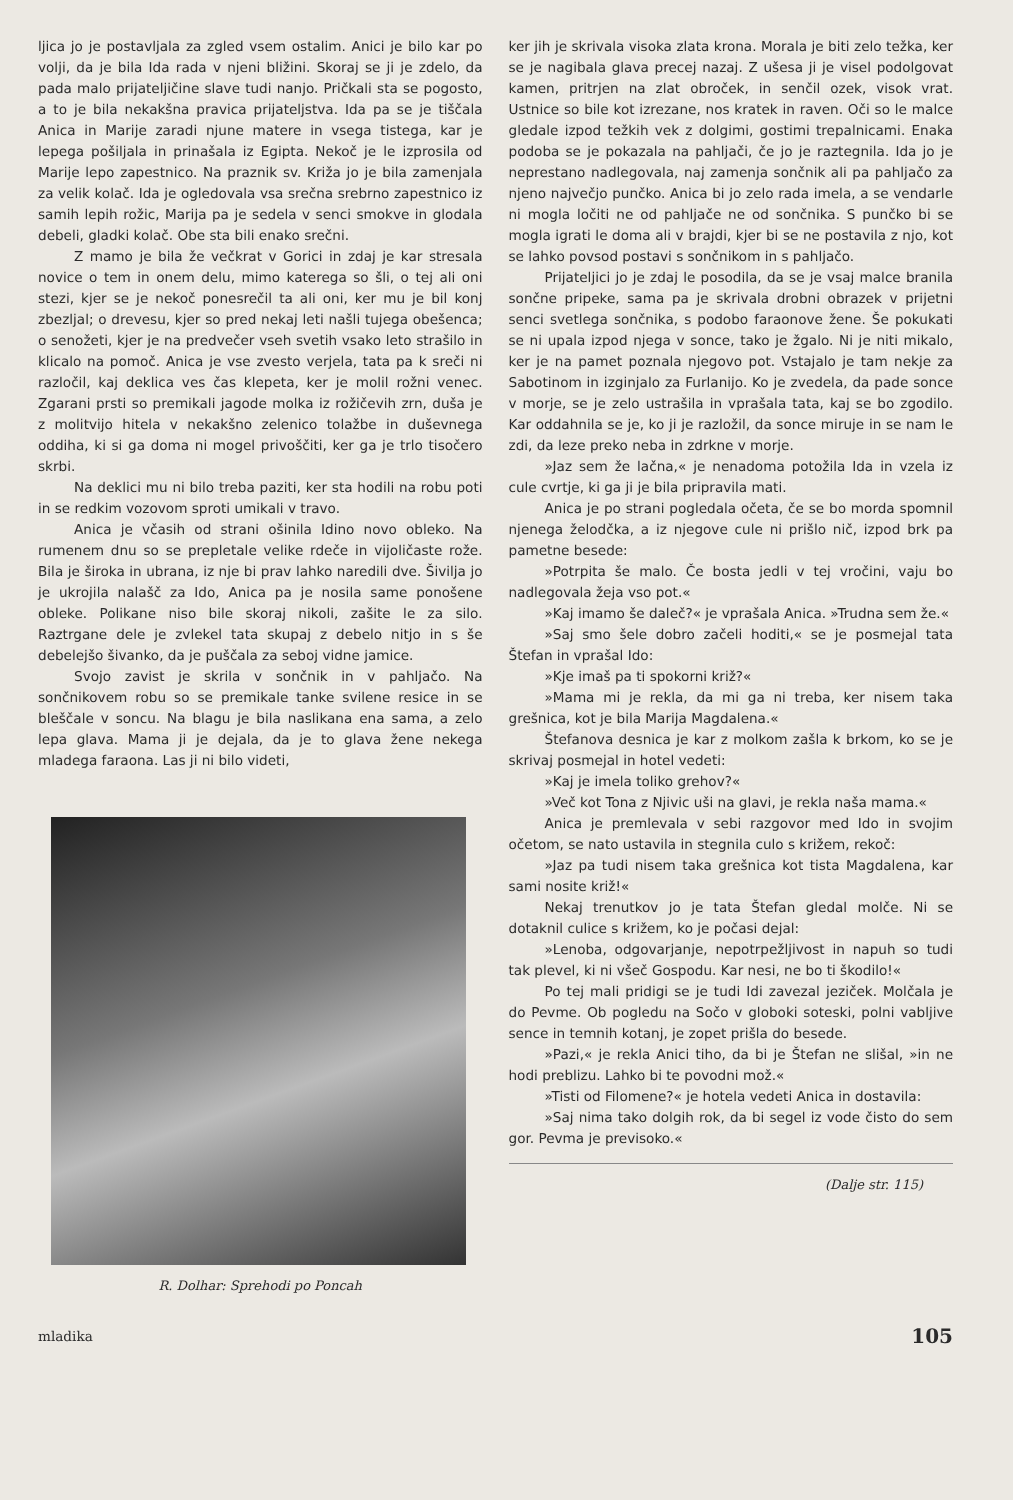ljica jo je postavljala za zgled vsem ostalim. Anici je bilo kar po volji, da je bila Ida rada v njeni bližini. Skoraj se ji je zdelo, da pada malo prijateljičine slave tudi nanjo. Pričkali sta se pogosto, a to je bila nekakšna pravica prijateljstva. Ida pa se je tiščala Anica in Marije zaradi njune matere in vsega tistega, kar je lepega pošiljala in prinašala iz Egipta. Nekoč je le izprosila od Marije lepo zapestnico. Na praznik sv. Križa jo je bila zamenjala za velik kolač. Ida je ogledovala vsa srečna srebrno zapestnico iz samih lepih rožic, Marija pa je sedela v senci smokve in glodala debeli, gladki kolač. Obe sta bili enako srečni.
Z mamo je bila že večkrat v Gorici in zdaj je kar stresala novice o tem in onem delu, mimo katerega so šli, o tej ali oni stezi, kjer se je nekoč ponesrečil ta ali oni, ker mu je bil konj zbezljal; o drevesu, kjer so pred nekaj leti našli tujega obešenca; o senožeti, kjer je na predvečer vseh svetih vsako leto strašilo in klicalo na pomoč. Anica je vse zvesto verjela, tata pa k sreči ni razločil, kaj deklica ves čas klepeta, ker je molil rožni venec. Zgarani prsti so premikali jagode molka iz rožičevih zrn, duša je z molitvijo hitela v nekakšno zelenico tolažbe in duševnega oddiha, ki si ga doma ni mogel privoščiti, ker ga je trlo tisočero skrbi.
Na deklici mu ni bilo treba paziti, ker sta hodili na robu poti in se redkim vozovom sproti umikali v travo.
Anica je včasih od strani ošinila Idino novo obleko. Na rumenem dnu so se prepletale velike rdeče in vijoličaste rože. Bila je široka in ubrana, iz nje bi prav lahko naredili dve. Šivilja jo je ukrojila nalašč za Ido, Anica pa je nosila same ponošene obleke. Polikane niso bile skoraj nikoli, zašite le za silo. Raztrgane dele je zvlekel tata skupaj z debelo nitjo in s še debelejšo šivanko, da je puščala za seboj vidne jamice.
Svojo zavist je skrila v sončnik in v pahljačo. Na sončnikovem robu so se premikale tanke svilene resice in se bleščale v soncu. Na blagu je bila naslikana ena sama, a zelo lepa glava. Mama ji je dejala, da je to glava žene nekega mladega faraona. Las ji ni bilo videti,
R. Dolhar: Sprehodi po Poncah
ker jih je skrivala visoka zlata krona. Morala je biti zelo težka, ker se je nagibala glava precej nazaj. Z ušesa ji je visel podolgovat kamen, pritrjen na zlat obroček, in senčil ozek, visok vrat. Ustnice so bile kot izrezane, nos kratek in raven. Oči so le malce gledale izpod težkih vek z dolgimi, gostimi trepalnicami. Enaka podoba se je pokazala na pahljači, če jo je raztegnila. Ida jo je neprestano nadlegovala, naj zamenja sončnik ali pa pahljačo za njeno največjo punčko. Anica bi jo zelo rada imela, a se vendarle ni mogla ločiti ne od pahljače ne od sončnika. S punčko bi se mogla igrati le doma ali v brajdi, kjer bi se ne postavila z njo, kot se lahko povsod postavi s sončnikom in s pahljačo.
Prijateljici jo je zdaj le posodila, da se je vsaj malce branila sončne pripeke, sama pa je skrivala drobni obrazek v prijetni senci svetlega sončnika, s podobo faraonove žene. Še pokukati se ni upala izpod njega v sonce, tako je žgalo. Ni je niti mikalo, ker je na pamet poznala njegovo pot. Vstajalo je tam nekje za Sabotinom in izginjalo za Furlanijo. Ko je zvedela, da pade sonce v morje, se je zelo ustrašila in vprašala tata, kaj se bo zgodilo. Kar oddahnila se je, ko ji je razložil, da sonce miruje in se nam le zdi, da leze preko neba in zdrkne v morje.
»Jaz sem že lačna,« je nenadoma potožila Ida in vzela iz cule cvrtje, ki ga ji je bila pripravila mati.
Anica je po strani pogledala očeta, če se bo morda spomnil njenega želodčka, a iz njegove cule ni prišlo nič, izpod brk pa pametne besede:
»Potrpita še malo. Če bosta jedli v tej vročini, vaju bo nadlegovala žeja vso pot.«
»Kaj imamo še daleč?« je vprašala Anica. »Trudna sem že.«
»Saj smo šele dobro začeli hoditi,« se je posmejal tata Štefan in vprašal Ido:
»Kje imaš pa ti spokorni križ?«
»Mama mi je rekla, da mi ga ni treba, ker nisem taka grešnica, kot je bila Marija Magdalena.«
Štefanova desnica je kar z molkom zašla k brkom, ko se je skrivaj posmejal in hotel vedeti:
»Kaj je imela toliko grehov?«
»Več kot Tona z Njivic uši na glavi, je rekla naša mama.«
Anica je premlevala v sebi razgovor med Ido in svojim očetom, se nato ustavila in stegnila culo s križem, rekoč:
»Jaz pa tudi nisem taka grešnica kot tista Magdalena, kar sami nosite križ!«
Nekaj trenutkov jo je tata Štefan gledal molče. Ni se dotaknil culice s križem, ko je počasi dejal:
»Lenoba, odgovarjanje, nepotrpežljivost in napuh so tudi tak plevel, ki ni všeč Gospodu. Kar nesi, ne bo ti škodilo!«
Po tej mali pridigi se je tudi Idi zavezal jeziček. Molčala je do Pevme. Ob pogledu na Sočo v globoki soteski, polni vabljive sence in temnih kotanj, je zopet prišla do besede.
»Pazi,« je rekla Anici tiho, da bi je Štefan ne slišal, »in ne hodi preblizu. Lahko bi te povodni mož.«
»Tisti od Filomene?« je hotela vedeti Anica in dostavila:
»Saj nima tako dolgih rok, da bi segel iz vode čisto do sem gor. Pevma je previsoko.«
(Dalje str. 115)
mladika 105